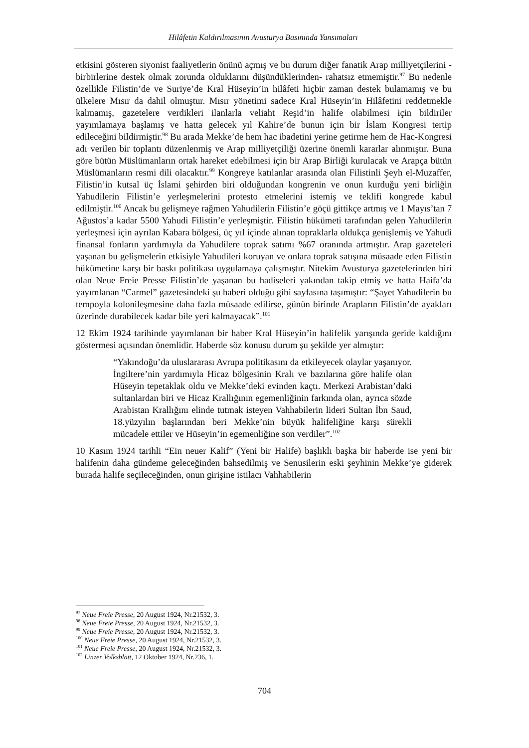Hilâfetin Kaldırılmasının Avusturya Basınında Yansımaları
etkisini gösteren siyonist faaliyetlerin önünü açmış ve bu durum diğer fanatik Arap milliyetçilerini -birbirlerine destek olmak zorunda olduklarını düşündüklerinden- rahatsız etmemiştir.<sup>97</sup> Bu nedenle özellikle Filistin’de ve Suriye’de Kral Hüseyin’in hilâfeti hiçbir zaman destek bulamamış ve bu ülkelere Mısır da dahil olmuştur. Mısır yönetimi sadece Kral Hüseyin’in Hilâfetini reddetmekle kalmamış, gazetelere verdikleri ilanlarla veliaht Reşid’in halife olabilmesi için bildiriler yayımlamaya başlamış ve hatta gelecek yıl Kahire’de bunun için bir İslam Kongresi tertip edileceğini bildirmiştir.<sup>98</sup> Bu arada Mekke’de hem hac ibadetini yerine getirme hem de Hac-Kongresi adı verilen bir toplantı düzenlenmiş ve Arap milliyetçiliği üzerine önemli kararlar alınmıştır. Buna göre bütün Müslümanların ortak hareket edebilmesi için bir Arap Birliği kurulacak ve Arapça bütün Müslümanların resmi dili olacaktır.<sup>99</sup> Kongreye katılanlar arasında olan Filistinli Şeyh el-Muzaffer, Filistin’in kutsal üç İslami şehirden biri olduğundan kongrenin ve onun kurduğu yeni birliğin Yahudilerin Filistin’e yerleşmelerini protesto etmelerini istemiş ve teklifi kongrede kabul edilmiştir.<sup>100</sup> Ancak bu gelişmeye rağmen Yahudilerin Filistin’e göçü gittikçe artmış ve 1 Mayıs’tan 7 Ağustos’a kadar 5500 Yahudi Filistin’e yerleşmiştir. Filistin hükümeti tarafından gelen Yahudilerin yerleşmesi için ayrılan Kabara bölgesi, üç yıl içinde alınan topraklarla oldukça genişlemiş ve Yahudi finansal fonların yardımıyla da Yahudilere toprak satımı %67 oranında artmıştır. Arap gazeteleri yaşanan bu gelişmelerin etkisiyle Yahudileri koruyan ve onlara toprak satışına müsaade eden Filistin hükümetine karşı bir baskı politikası uygulamaya çalışmıştır. Nitekim Avusturya gazetelerinden biri olan Neue Freie Presse Filistin’de yaşanan bu hadiseleri yakından takip etmiş ve hatta Haifa’da yayımlanan “Carmel” gazetesindeki şu haberi olduğu gibi sayfasına taşımıştır: “Şayet Yahudilerin bu tempoyla kolonileşmesine daha fazla müsaade edilirse, günün birinde Arapların Filistin’de ayakları üzerinde durabilecek kadar bile yeri kalmayacak”.<sup>101</sup>
12 Ekim 1924 tarihinde yayımlanan bir haber Kral Hüseyin’in halifelik yarışında geride kaldığını göstermesi açısından önemlidir. Haberde söz konusu durum şu şekilde yer almıştır:
“Yakındoğu’da uluslararası Avrupa politikasını da etkileyecek olaylar yaşanıyor. İngiltere’nin yardımıyla Hicaz bölgesinin Kralı ve bazılarına göre halife olan Hüseyin tepetaklak oldu ve Mekke’deki evinden kaçtı. Merkezi Arabistan’daki sultanlardan biri ve Hicaz Krallığının egemenliğinin farkında olan, ayrıca sözde Arabistan Krallığını elinde tutmak isteyen Vahhabilerin lideri Sultan İbn Saud, 18.yüzyılın başlarından beri Mekke’nin büyük halifeliğine karşı sürekli mücadele ettiler ve Hüseyin’in egemenliğine son verdiler”.<sup>102</sup>
10 Kasım 1924 tarihli “Ein neuer Kalif” (Yeni bir Halife) başlıklı başka bir haberde ise yeni bir halifenin daha gündeme geleceğinden bahsedilmiş ve Senusilerin eski şeyhinin Mekke’ye giderek burada halife seçileceğinden, onun girişine istilacı Vahhabilerin
<sup>97</sup> Neue Freie Presse, 20 August 1924, Nr.21532, 3.
<sup>98</sup> Neue Freie Presse, 20 August 1924, Nr.21532, 3.
<sup>99</sup> Neue Freie Presse, 20 August 1924, Nr.21532, 3.
<sup>100</sup> Neue Freie Presse, 20 August 1924, Nr.21532, 3.
<sup>101</sup> Neue Freie Presse, 20 August 1924, Nr.21532, 3.
<sup>102</sup> Linzer Volksblatt, 12 Oktober 1924, Nr.236, 1.
704